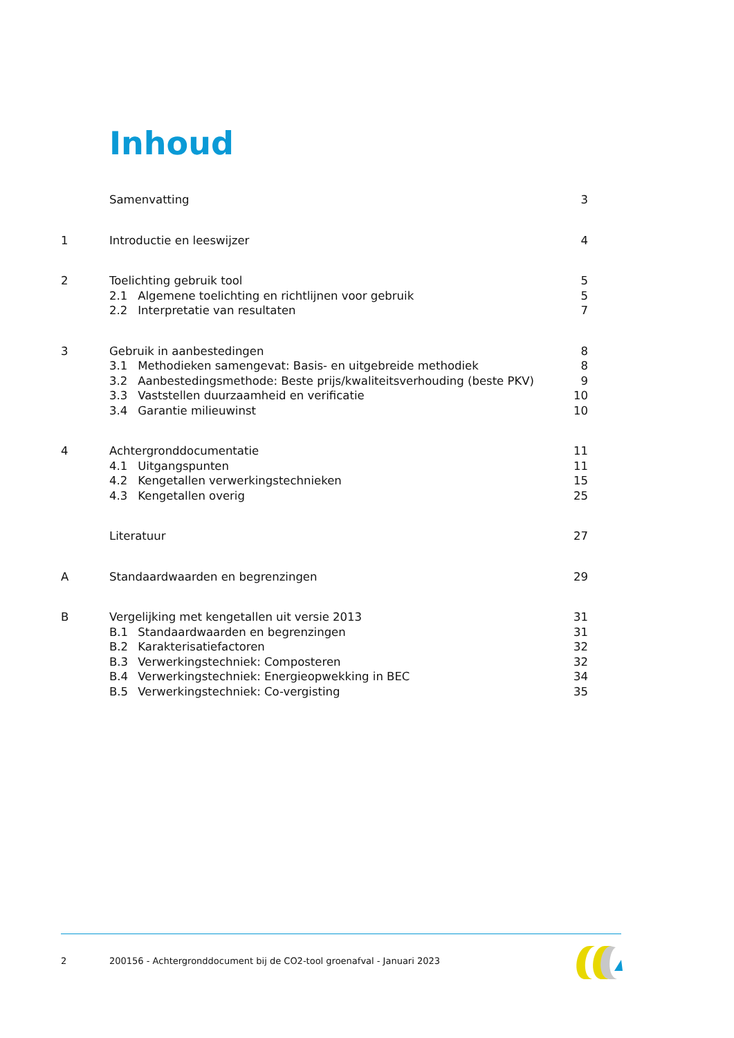Inhoud
Samenvatting 3
1 Introductie en leeswijzer 4
2 Toelichting gebruik tool 5
2.1 Algemene toelichting en richtlijnen voor gebruik 5
2.2 Interpretatie van resultaten 7
3 Gebruik in aanbestedingen 8
3.1 Methodieken samengevat: Basis- en uitgebreide methodiek 8
3.2 Aanbestedingsmethode: Beste prijs/kwaliteitsverhouding (beste PKV) 9
3.3 Vaststellen duurzaamheid en verificatie 10
3.4 Garantie milieuwinst 10
4 Achtergronddocumentatie 11
4.1 Uitgangspunten 11
4.2 Kengetallen verwerkingstechnieken 15
4.3 Kengetallen overig 25
Literatuur 27
A Standaardwaarden en begrenzingen 29
B Vergelijking met kengetallen uit versie 2013 31
B.1 Standaardwaarden en begrenzingen 31
B.2 Karakterisatiefactoren 32
B.3 Verwerkingstechniek: Composteren 32
B.4 Verwerkingstechniek: Energieopwekking in BEC 34
B.5 Verwerkingstechniek: Co-vergisting 35
2 200156 - Achtergronddocument bij de CO2-tool groenafval - Januari 2023